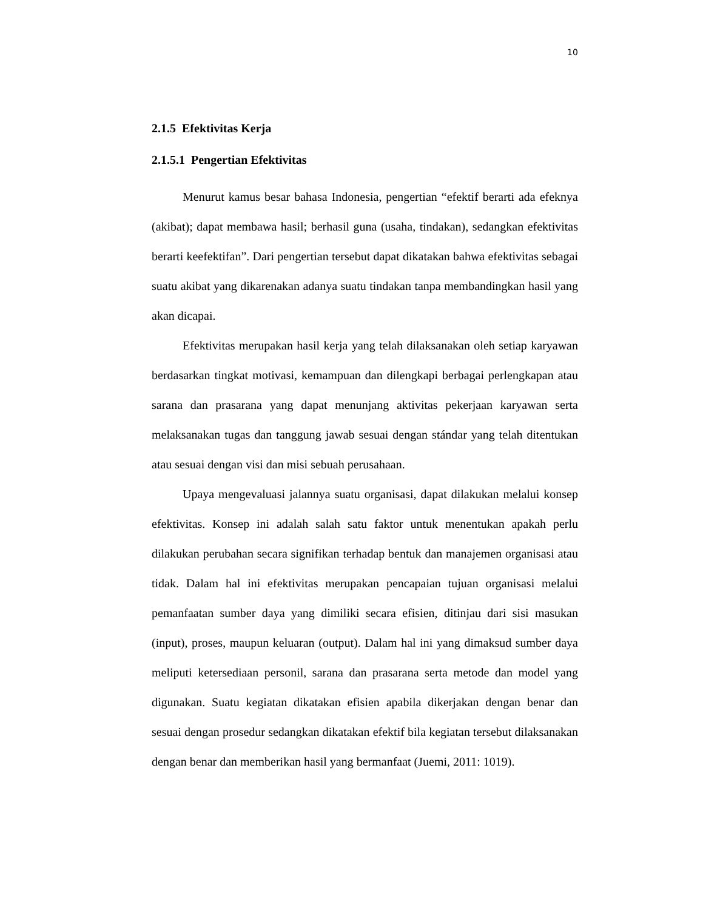10
2.1.5 Efektivitas Kerja
2.1.5.1 Pengertian Efektivitas
Menurut kamus besar bahasa Indonesia, pengertian “efektif berarti ada efeknya (akibat); dapat membawa hasil; berhasil guna (usaha, tindakan), sedangkan efektivitas berarti keefektifan”. Dari pengertian tersebut dapat dikatakan bahwa efektivitas sebagai suatu akibat yang dikarenakan adanya suatu tindakan tanpa membandingkan hasil yang akan dicapai.
Efektivitas merupakan hasil kerja yang telah dilaksanakan oleh setiap karyawan berdasarkan tingkat motivasi, kemampuan dan dilengkapi berbagai perlengkapan atau sarana dan prasarana yang dapat menunjang aktivitas pekerjaan karyawan serta melaksanakan tugas dan tanggung jawab sesuai dengan stándar yang telah ditentukan atau sesuai dengan visi dan misi sebuah perusahaan.
Upaya mengevaluasi jalannya suatu organisasi, dapat dilakukan melalui konsep efektivitas. Konsep ini adalah salah satu faktor untuk menentukan apakah perlu dilakukan perubahan secara signifikan terhadap bentuk dan manajemen organisasi atau tidak. Dalam hal ini efektivitas merupakan pencapaian tujuan organisasi melalui pemanfaatan sumber daya yang dimiliki secara efisien, ditinjau dari sisi masukan (input), proses, maupun keluaran (output). Dalam hal ini yang dimaksud sumber daya meliputi ketersediaan personil, sarana dan prasarana serta metode dan model yang digunakan. Suatu kegiatan dikatakan efisien apabila dikerjakan dengan benar dan sesuai dengan prosedur sedangkan dikatakan efektif bila kegiatan tersebut dilaksanakan dengan benar dan memberikan hasil yang bermanfaat (Juemi, 2011: 1019).